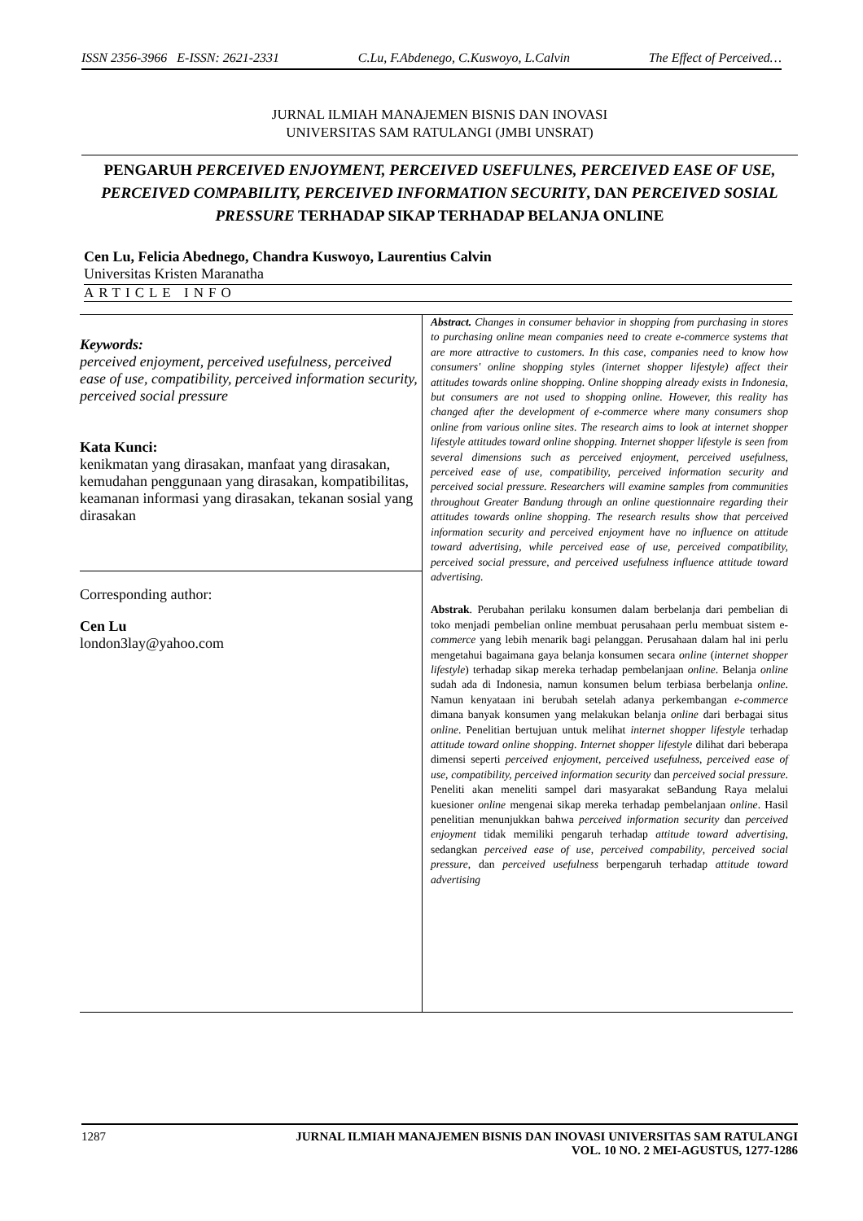ISSN 2356-3966 E-ISSN: 2621-2331 C.Lu, F.Abdenego, C.Kuswoyo, L.Calvin The Effect of Perceived…
JURNAL ILMIAH MANAJEMEN BISNIS DAN INOVASI
UNIVERSITAS SAM RATULANGI (JMBI UNSRAT)
PENGARUH PERCEIVED ENJOYMENT, PERCEIVED USEFULNES, PERCEIVED EASE OF USE, PERCEIVED COMPABILITY, PERCEIVED INFORMATION SECURITY, DAN PERCEIVED SOSIAL PRESSURE TERHADAP SIKAP TERHADAP BELANJA ONLINE
Cen Lu, Felicia Abednego, Chandra Kuswoyo, Laurentius Calvin
Universitas Kristen Maranatha
ARTICLE INFO
Keywords:
perceived enjoyment, perceived usefulness, perceived ease of use, compatibility, perceived information security, perceived social pressure
Kata Kunci:
kenikmatan yang dirasakan, manfaat yang dirasakan, kemudahan penggunaan yang dirasakan, kompatibilitas, keamanan informasi yang dirasakan, tekanan sosial yang dirasakan
Corresponding author:
Cen Lu
london3lay@yahoo.com
Abstract. Changes in consumer behavior in shopping from purchasing in stores to purchasing online mean companies need to create e-commerce systems that are more attractive to customers. In this case, companies need to know how consumers' online shopping styles (internet shopper lifestyle) affect their attitudes towards online shopping. Online shopping already exists in Indonesia, but consumers are not used to shopping online. However, this reality has changed after the development of e-commerce where many consumers shop online from various online sites. The research aims to look at internet shopper lifestyle attitudes toward online shopping. Internet shopper lifestyle is seen from several dimensions such as perceived enjoyment, perceived usefulness, perceived ease of use, compatibility, perceived information security and perceived social pressure. Researchers will examine samples from communities throughout Greater Bandung through an online questionnaire regarding their attitudes towards online shopping. The research results show that perceived information security and perceived enjoyment have no influence on attitude toward advertising, while perceived ease of use, perceived compatibility, perceived social pressure, and perceived usefulness influence attitude toward advertising.
Abstrak. Perubahan perilaku konsumen dalam berbelanja dari pembelian di toko menjadi pembelian online membuat perusahaan perlu membuat sistem e-commerce yang lebih menarik bagi pelanggan. Perusahaan dalam hal ini perlu mengetahui bagaimana gaya belanja konsumen secara online (internet shopper lifestyle) terhadap sikap mereka terhadap pembelanjaan online. Belanja online sudah ada di Indonesia, namun konsumen belum terbiasa berbelanja online. Namun kenyataan ini berubah setelah adanya perkembangan e-commerce dimana banyak konsumen yang melakukan belanja online dari berbagai situs online. Penelitian bertujuan untuk melihat internet shopper lifestyle terhadap attitude toward online shopping. Internet shopper lifestyle dilihat dari beberapa dimensi seperti perceived enjoyment, perceived usefulness, perceived ease of use, compatibility, perceived information security dan perceived social pressure. Peneliti akan meneliti sampel dari masyarakat seBandung Raya melalui kuesioner online mengenai sikap mereka terhadap pembelanjaan online. Hasil penelitian menunjukkan bahwa perceived information security dan perceived enjoyment tidak memiliki pengaruh terhadap attitude toward advertising, sedangkan perceived ease of use, perceived compability, perceived social pressure, dan perceived usefulness berpengaruh terhadap attitude toward advertising
1287 JURNAL ILMIAH MANAJEMEN BISNIS DAN INOVASI UNIVERSITAS SAM RATULANGI
VOL. 10 NO. 2 MEI-AGUSTUS, 1277-1286